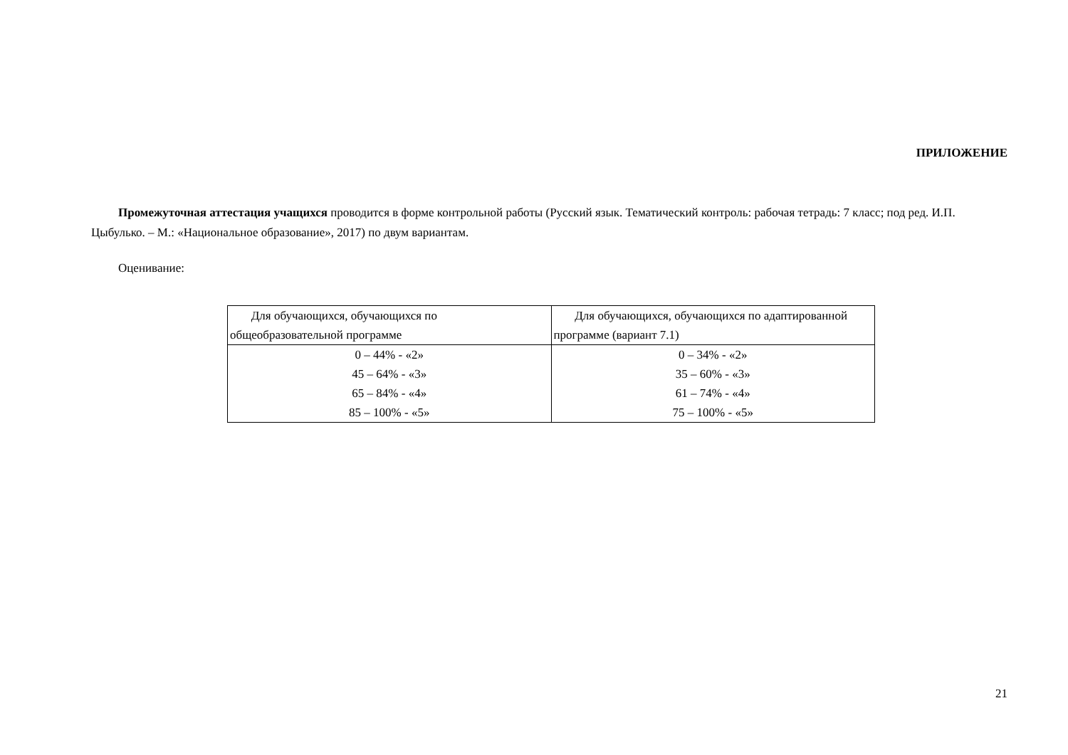ПРИЛОЖЕНИЕ
Промежуточная аттестация учащихся проводится в форме контрольной работы (Русский язык. Тематический контроль: рабочая тетрадь: 7 класс; под ред. И.П. Цыбулько. – М.: «Национальное образование», 2017) по двум вариантам.
Оценивание:
| Для обучающихся, обучающихся по общеобразовательной программе | Для обучающихся, обучающихся по адаптированной программе (вариант 7.1) |
| 0 – 44% - «2» 45 – 64% - «3» 65 – 84% - «4» 85 – 100% - «5» | 0 – 34% - «2» 35 – 60% - «3» 61 – 74% - «4» 75 – 100% - «5» |
21